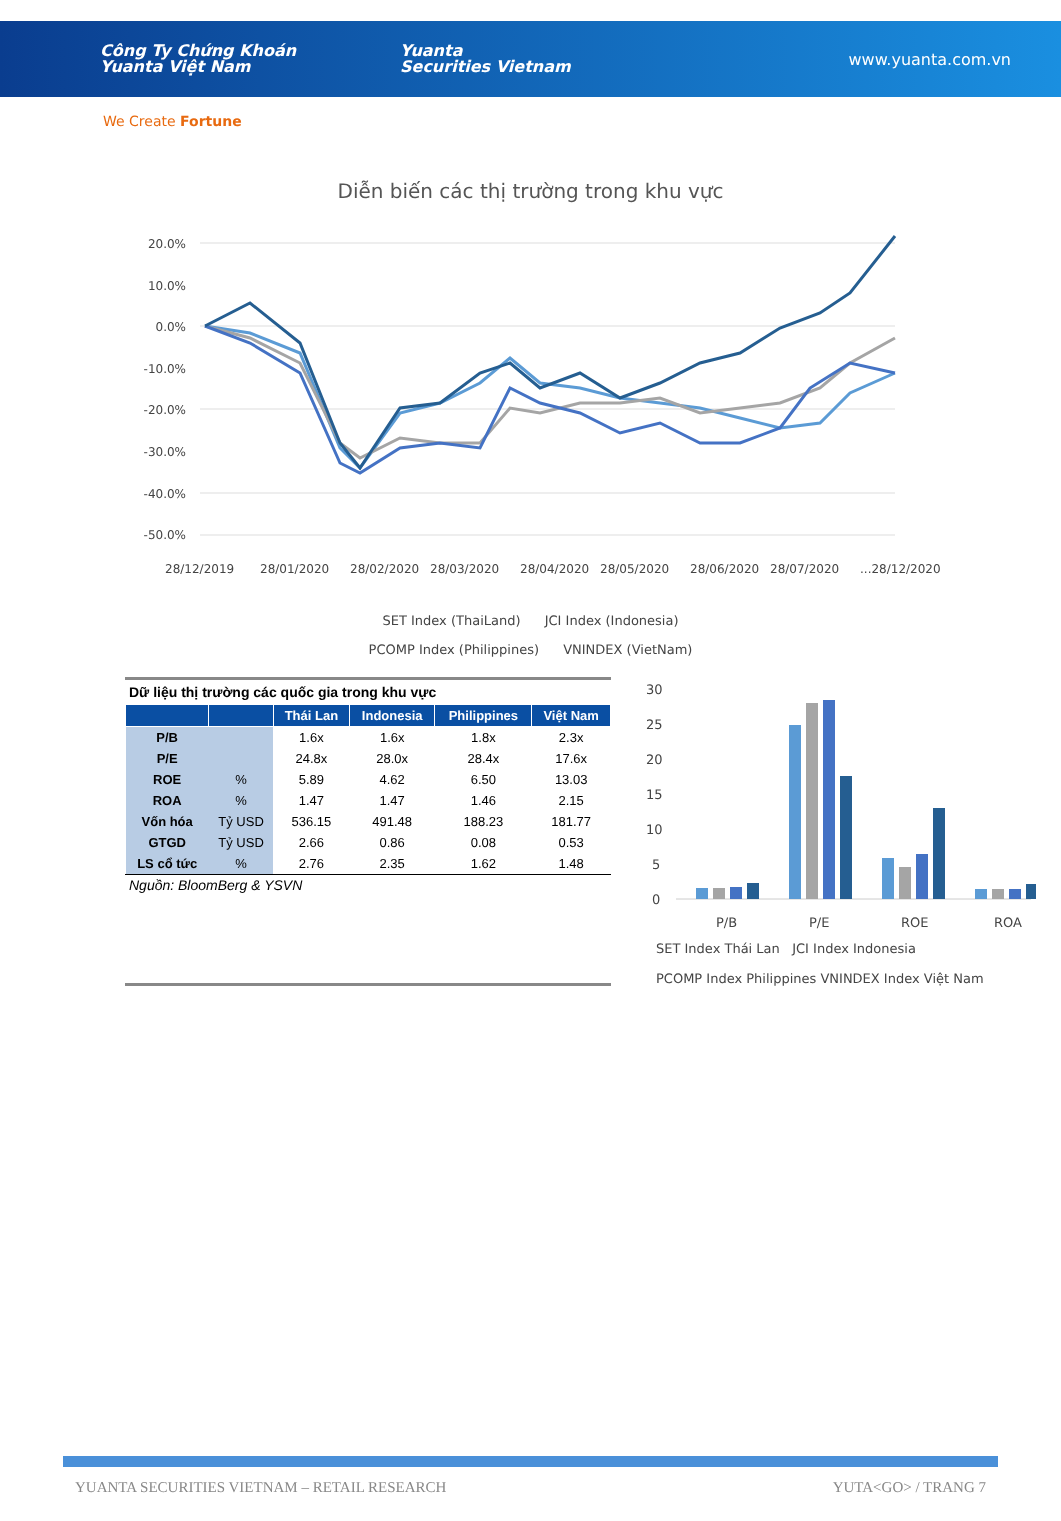Công Ty Chứng Khoán
Yuanta Việt Nam
Yuanta
Securities Vietnam
www.yuanta.com.vn
We Create Fortune
Diễn biến các thị trường trong khu vực
20.0%
10.0%
0.0%
-10.0%
-20.0%
-30.0%
-40.0%
-50.0%
28/12/2019
28/01/2020
28/02/2020
28/03/2020
28/04/2020
28/05/2020
28/06/2020
28/07/2020
...28/12/2020
SET Index (ThaiLand) JCI Index (Indonesia)
PCOMP Index (Philippines) VNINDEX (VietNam)
Dữ liệu thị trường các quốc gia trong khu vực
| | | Thái Lan | Indonesia | Philippines | Việt Nam |
| --- | --- | --- | --- | --- | --- |
| P/B | | 1.6x | 1.6x | 1.8x | 2.3x |
| P/E | | 24.8x | 28.0x | 28.4x | 17.6x |
| ROE | % | 5.89 | 4.62 | 6.50 | 13.03 |
| ROA | % | 1.47 | 1.47 | 1.46 | 2.15 |
| Vốn hóa | Tỷ USD | 536.15 | 491.48 | 188.23 | 181.77 |
| GTGD | Tỷ USD | 2.66 | 0.86 | 0.08 | 0.53 |
| LS cổ tức | % | 2.76 | 2.35 | 1.62 | 1.48 |
Nguồn: BloomBerg & YSVN
30
25
20
15
10
5
0
P/B
P/E
ROE
ROA
SET Index Thái Lan JCI Index Indonesia
PCOMP Index Philippines VNINDEX Index Việt Nam
YUANTA SECURITIES VIETNAM – RETAIL RESEARCH YUTA<GO> / TRANG 7